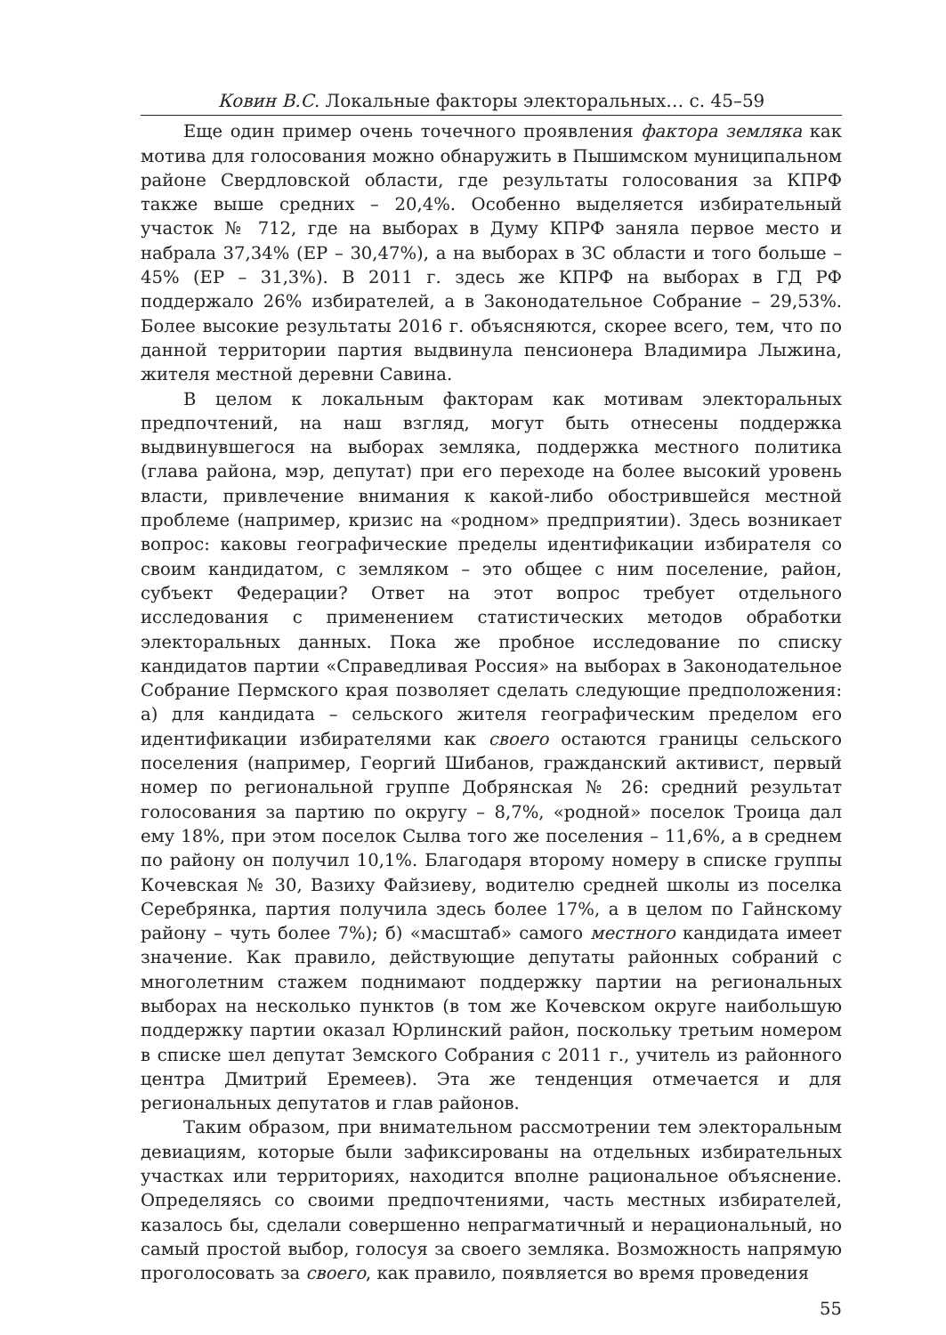Ковин В.С. Локальные факторы электоральных… с. 45–59
Еще один пример очень точечного проявления фактора земляка как мотива для голосования можно обнаружить в Пышимском муниципальном районе Свердловской области, где результаты голосования за КПРФ также выше средних – 20,4%. Особенно выделяется избирательный участок № 712, где на выборах в Думу КПРФ заняла первое место и набрала 37,34% (ЕР – 30,47%), а на выборах в ЗС области и того больше – 45% (ЕР – 31,3%). В 2011 г. здесь же КПРФ на выборах в ГД РФ поддержало 26% избирателей, а в Законодательное Собрание – 29,53%. Более высокие результаты 2016 г. объясняются, скорее всего, тем, что по данной территории партия выдвинула пенсионера Владимира Лыжина, жителя местной деревни Савина.
В целом к локальным факторам как мотивам электоральных предпочтений, на наш взгляд, могут быть отнесены поддержка выдвинувшегося на выборах земляка, поддержка местного политика (глава района, мэр, депутат) при его переходе на более высокий уровень власти, привлечение внимания к какой-либо обострившейся местной проблеме (например, кризис на «родном» предприятии). Здесь возникает вопрос: каковы географические пределы идентификации избирателя со своим кандидатом, с земляком – это общее с ним поселение, район, субъект Федерации? Ответ на этот вопрос требует отдельного исследования с применением статистических методов обработки электоральных данных. Пока же пробное исследование по списку кандидатов партии «Справедливая Россия» на выборах в Законодательное Собрание Пермского края позволяет сделать следующие предположения: а) для кандидата – сельского жителя географическим пределом его идентификации избирателями как своего остаются границы сельского поселения (например, Георгий Шибанов, гражданский активист, первый номер по региональной группе Добрянская № 26: средний результат голосования за партию по округу – 8,7%, «родной» поселок Троица дал ему 18%, при этом поселок Сылва того же поселения – 11,6%, а в среднем по району он получил 10,1%. Благодаря второму номеру в списке группы Кочевская № 30, Вазиху Файзиеву, водителю средней школы из поселка Серебрянка, партия получила здесь более 17%, а в целом по Гайнскому району – чуть более 7%); б) «масштаб» самого местного кандидата имеет значение. Как правило, действующие депутаты районных собраний с многолетним стажем поднимают поддержку партии на региональных выборах на несколько пунктов (в том же Кочевском округе наибольшую поддержку партии оказал Юрлинский район, поскольку третьим номером в списке шел депутат Земского Собрания с 2011 г., учитель из районного центра Дмитрий Еремеев). Эта же тенденция отмечается и для региональных депутатов и глав районов.
Таким образом, при внимательном рассмотрении тем электоральным девиациям, которые были зафиксированы на отдельных избирательных участках или территориях, находится вполне рациональное объяснение. Определяясь со своими предпочтениями, часть местных избирателей, казалось бы, сделали совершенно непрагматичный и нерациональный, но самый простой выбор, голосуя за своего земляка. Возможность напрямую проголосовать за своего, как правило, появляется во время проведения
55